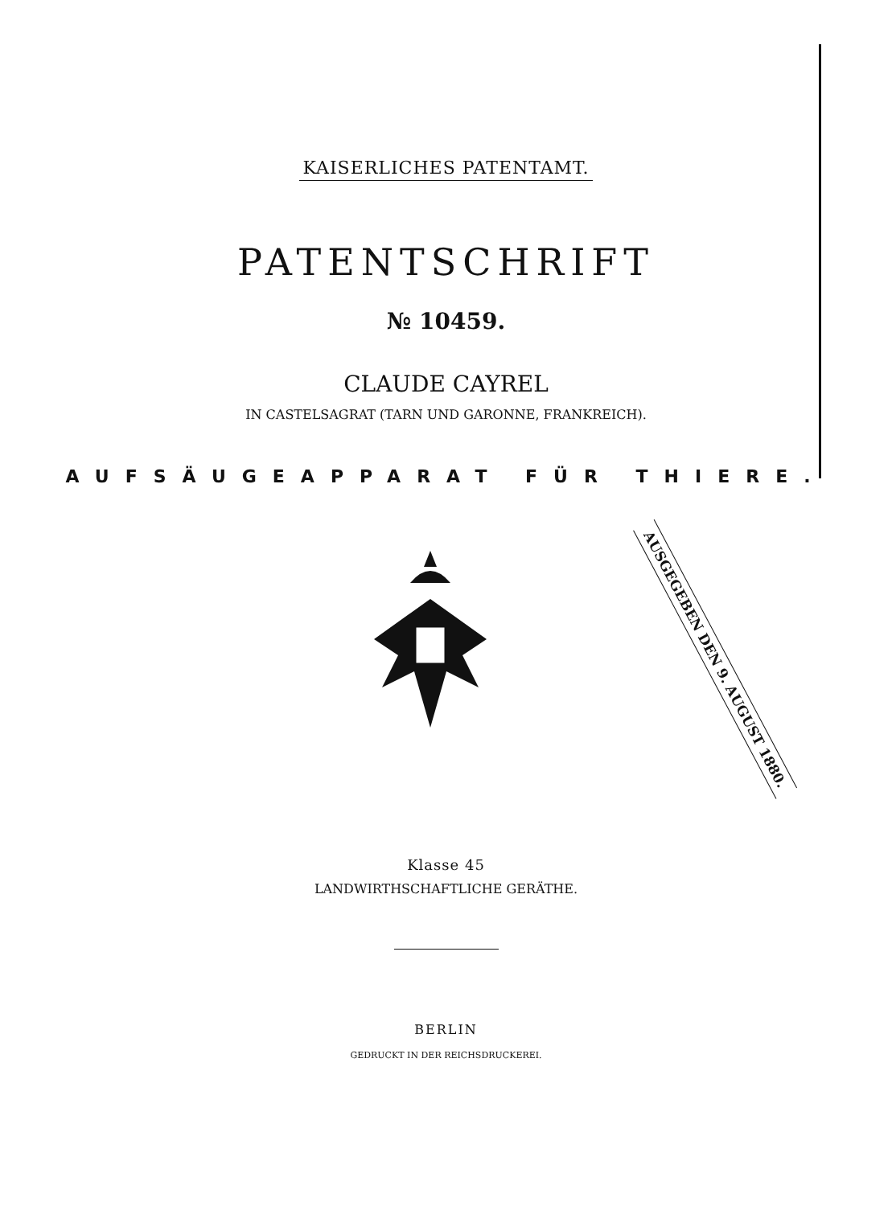KAISERLICHES PATENTAMT.
PATENTSCHRIFT
№ 10459.
CLAUDE CAYREL
IN CASTELSAGRAT (TARN UND GARONNE, FRANKREICH).
AUFSÄUGEAPPARAT FÜR THIERE.
AUSGEGEBEN DEN 9. AUGUST 1880.
Klasse 45
LANDWIRTHSCHAFTLICHE GERÄTHE.
BERLIN
GEDRUCKT IN DER REICHSDRUCKEREI.